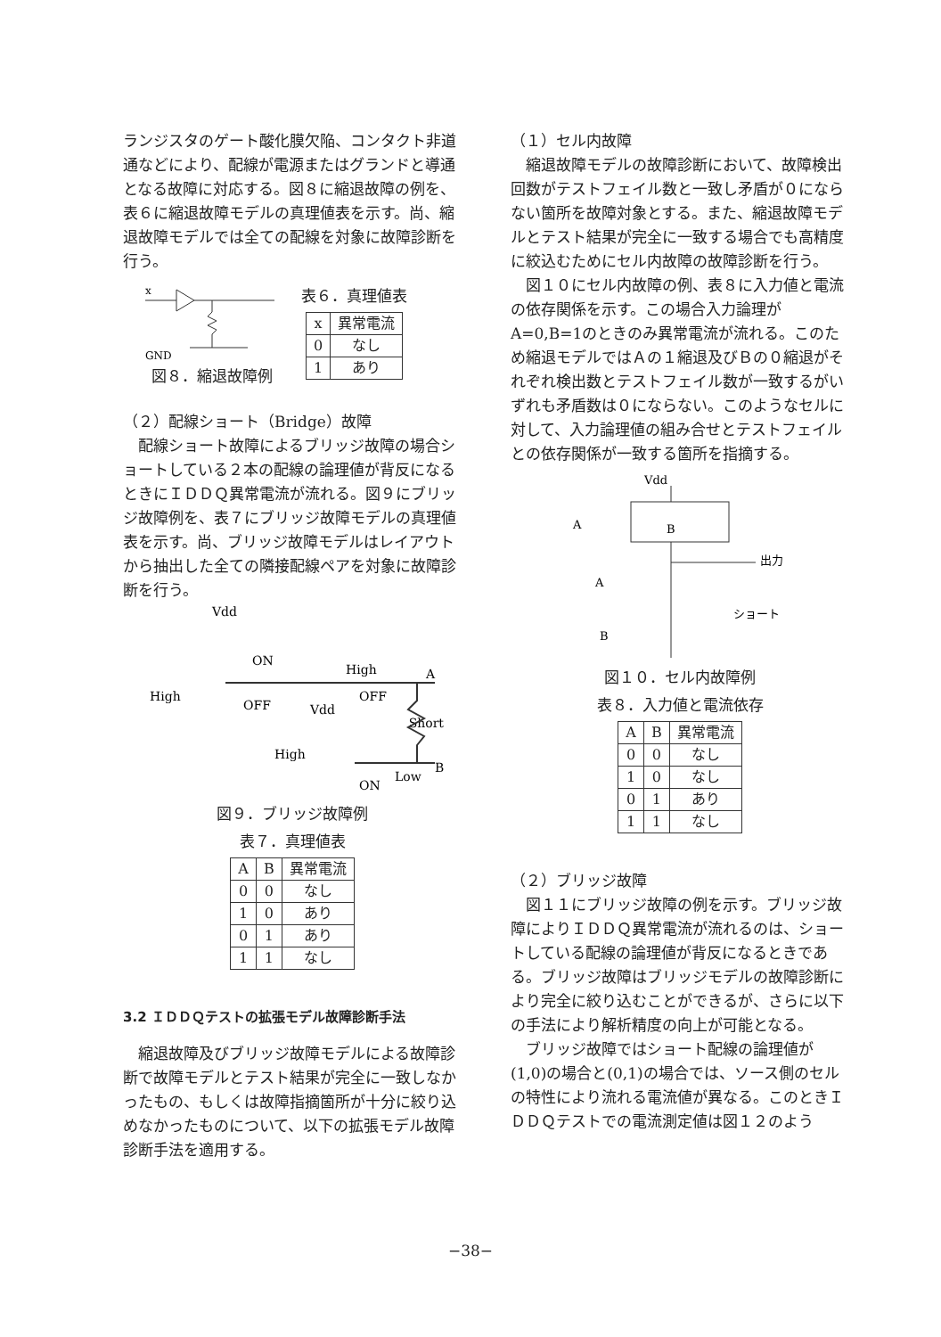ランジスタのゲート酸化膜欠陥、コンタクト非道通などにより、配線が電源またはグランドと導通となる故障に対応する。図８に縮退故障の例を、表６に縮退故障モデルの真理値表を示す。尚、縮退故障モデルでは全ての配線を対象に故障診断を行う。
x
GND
図８．縮退故障例
表６．真理値表
| x | 異常電流 |
| --- | --- |
| 0 | なし |
| 1 | あり |
（２）配線ショート（Bridge）故障
配線ショート故障によるブリッジ故障の場合ショートしている２本の配線の論理値が背反になるときにＩＤＤＱ異常電流が流れる。図９にブリッジ故障例を、表７にブリッジ故障モデルの真理値表を示す。尚、ブリッジ故障モデルはレイアウトから抽出した全ての隣接配線ペアを対象に故障診断を行う。
Vdd
High
ON
OFF
High
A
Vdd
Short
High
OFF
ON
Low
B
図９．ブリッジ故障例
表７．真理値表
| A | B | 異常電流 |
| --- | --- | --- |
| 0 | 0 | なし |
| 1 | 0 | あり |
| 0 | 1 | あり |
| 1 | 1 | なし |
3.2 ＩＤＤＱテストの拡張モデル故障診断手法
縮退故障及びブリッジ故障モデルによる故障診断で故障モデルとテスト結果が完全に一致しなかったもの、もしくは故障指摘箇所が十分に絞り込めなかったものについて、以下の拡張モデル故障診断手法を適用する。
（１）セル内故障
縮退故障モデルの故障診断において、故障検出回数がテストフェイル数と一致し矛盾が０にならない箇所を故障対象とする。また、縮退故障モデルとテスト結果が完全に一致する場合でも高精度に絞込むためにセル内故障の故障診断を行う。
図１０にセル内故障の例、表８に入力値と電流の依存関係を示す。この場合入力論理がA=0,B=1のときのみ異常電流が流れる。このため縮退モデルではＡの１縮退及びＢの０縮退がそれぞれ検出数とテストフェイル数が一致するがいずれも矛盾数は０にならない。このようなセルに対して、入力論理値の組み合せとテストフェイルとの依存関係が一致する箇所を指摘する。
Vdd
A
B
出力
A
ショート
B
図１０．セル内故障例
表８．入力値と電流依存
| A | B | 異常電流 |
| --- | --- | --- |
| 0 | 0 | なし |
| 1 | 0 | なし |
| 0 | 1 | あり |
| 1 | 1 | なし |
（２）ブリッジ故障
図１１にブリッジ故障の例を示す。ブリッジ故障によりＩＤＤＱ異常電流が流れるのは、ショートしている配線の論理値が背反になるときである。ブリッジ故障はブリッジモデルの故障診断により完全に絞り込むことができるが、さらに以下の手法により解析精度の向上が可能となる。
ブリッジ故障ではショート配線の論理値が(1,0)の場合と(0,1)の場合では、ソース側のセルの特性により流れる電流値が異なる。このときＩＤＤＱテストでの電流測定値は図１２のよう
−38−